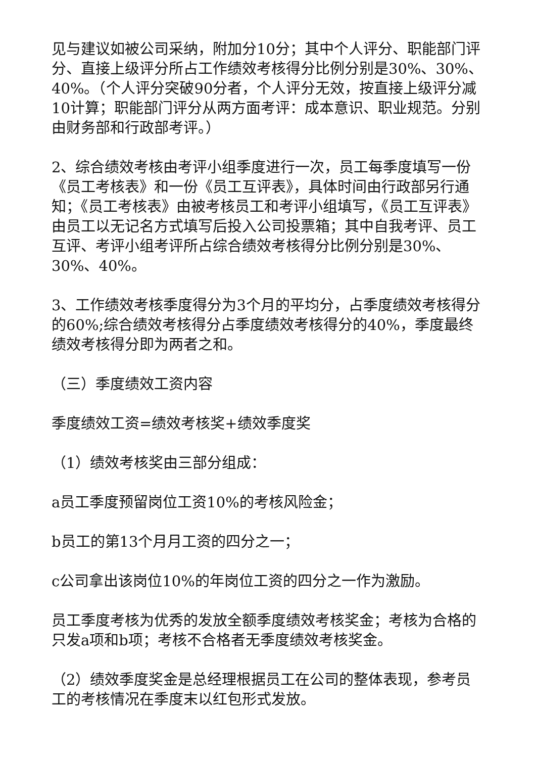见与建议如被公司采纳，附加分10分；其中个人评分、职能部门评分、直接上级评分所占工作绩效考核得分比例分别是30%、30%、40%。（个人评分突破90分者，个人评分无效，按直接上级评分减10计算；职能部门评分从两方面考评：成本意识、职业规范。分别由财务部和行政部考评。）
2、综合绩效考核由考评小组季度进行一次，员工每季度填写一份《员工考核表》和一份《员工互评表》，具体时间由行政部另行通知；《员工考核表》由被考核员工和考评小组填写，《员工互评表》由员工以无记名方式填写后投入公司投票箱；其中自我考评、员工互评、考评小组考评所占综合绩效考核得分比例分别是30%、30%、40%。
3、工作绩效考核季度得分为3个月的平均分，占季度绩效考核得分的60%;综合绩效考核得分占季度绩效考核得分的40%，季度最终绩效考核得分即为两者之和。
（三）季度绩效工资内容
季度绩效工资=绩效考核奖+绩效季度奖
（1）绩效考核奖由三部分组成：
a员工季度预留岗位工资10%的考核风险金；
b员工的第13个月月工资的四分之一；
c公司拿出该岗位10%的年岗位工资的四分之一作为激励。
员工季度考核为优秀的发放全额季度绩效考核奖金；考核为合格的只发a项和b项；考核不合格者无季度绩效考核奖金。
（2）绩效季度奖金是总经理根据员工在公司的整体表现，参考员工的考核情况在季度末以红包形式发放。